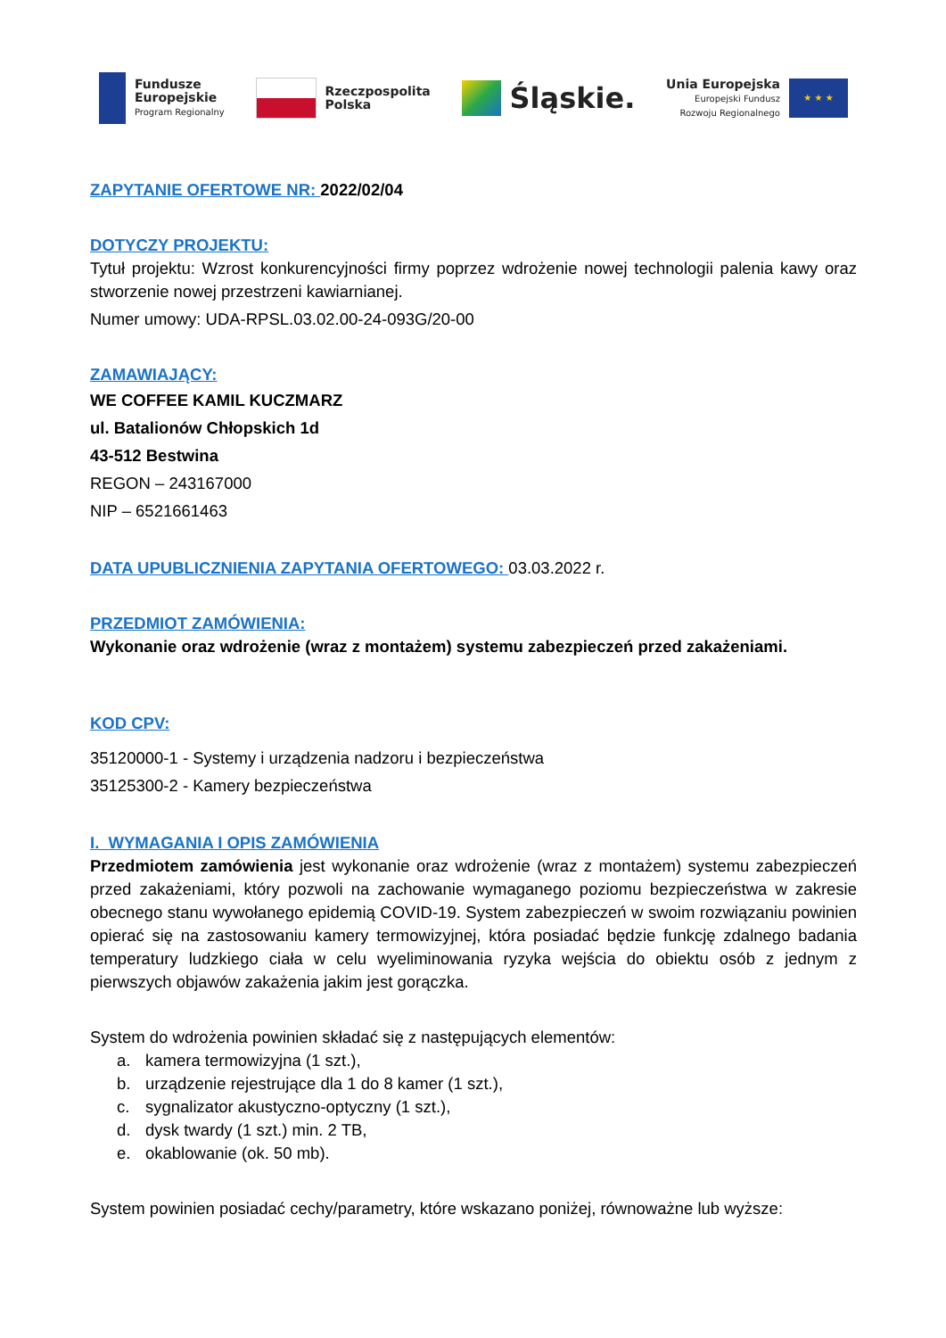Fundusze
Europejskie
Program Regionalny
Rzeczpospolita
Polska
Śląskie.
Unia Europejska
Europejski Fundusz
Rozwoju Regionalnego
★ ★ ★
ZAPYTANIE OFERTOWE NR: 2022/02/04
DOTYCZY PROJEKTU:
Tytuł projektu: Wzrost konkurencyjności firmy poprzez wdrożenie nowej technologii palenia kawy oraz stworzenie nowej przestrzeni kawiarnianej.
Numer umowy: UDA-RPSL.03.02.00-24-093G/20-00
ZAMAWIAJĄCY:
WE COFFEE KAMIL KUCZMARZ
ul. Batalionów Chłopskich 1d
43-512 Bestwina
REGON – 243167000
NIP – 6521661463
DATA UPUBLICZNIENIA ZAPYTANIA OFERTOWEGO: 03.03.2022 r.
PRZEDMIOT ZAMÓWIENIA:
Wykonanie oraz wdrożenie (wraz z montażem) systemu zabezpieczeń przed zakażeniami.
KOD CPV:
35120000-1 - Systemy i urządzenia nadzoru i bezpieczeństwa
35125300-2 - Kamery bezpieczeństwa
I. WYMAGANIA I OPIS ZAMÓWIENIA
Przedmiotem zamówienia jest wykonanie oraz wdrożenie (wraz z montażem) systemu zabezpieczeń przed zakażeniami, który pozwoli na zachowanie wymaganego poziomu bezpieczeństwa w zakresie obecnego stanu wywołanego epidemią COVID-19. System zabezpieczeń w swoim rozwiązaniu powinien opierać się na zastosowaniu kamery termowizyjnej, która posiadać będzie funkcję zdalnego badania temperatury ludzkiego ciała w celu wyeliminowania ryzyka wejścia do obiektu osób z jednym z pierwszych objawów zakażenia jakim jest gorączka.
System do wdrożenia powinien składać się z następujących elementów:
a. kamera termowizyjna (1 szt.),
b. urządzenie rejestrujące dla 1 do 8 kamer (1 szt.),
c. sygnalizator akustyczno-optyczny (1 szt.),
d. dysk twardy (1 szt.) min. 2 TB,
e. okablowanie (ok. 50 mb).
System powinien posiadać cechy/parametry, które wskazano poniżej, równoważne lub wyższe: